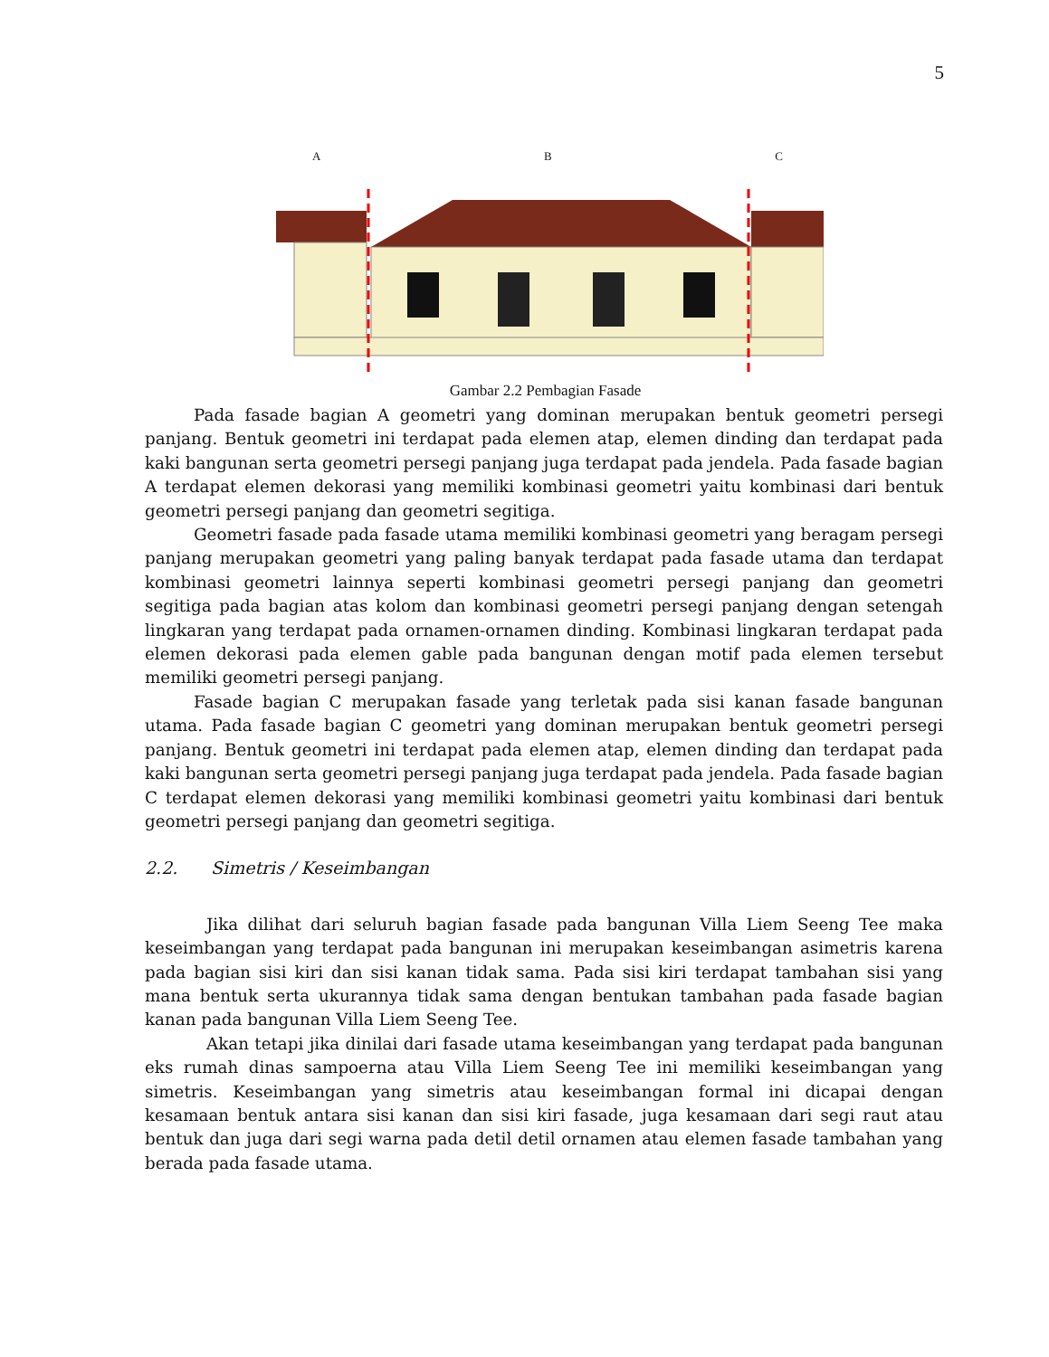5
A B C
Gambar 2.2 Pembagian Fasade
Pada fasade bagian A geometri yang dominan merupakan bentuk geometri persegi panjang. Bentuk geometri ini terdapat pada elemen atap, elemen dinding dan terdapat pada kaki bangunan serta geometri persegi panjang juga terdapat pada jendela. Pada fasade bagian A terdapat elemen dekorasi yang memiliki kombinasi geometri yaitu kombinasi dari bentuk geometri persegi panjang dan geometri segitiga.
Geometri fasade pada fasade utama memiliki kombinasi geometri yang beragam persegi panjang merupakan geometri yang paling banyak terdapat pada fasade utama dan terdapat kombinasi geometri lainnya seperti kombinasi geometri persegi panjang dan geometri segitiga pada bagian atas kolom dan kombinasi geometri persegi panjang dengan setengah lingkaran yang terdapat pada ornamen-ornamen dinding. Kombinasi lingkaran terdapat pada elemen dekorasi pada elemen gable pada bangunan dengan motif pada elemen tersebut memiliki geometri persegi panjang.
Fasade bagian C merupakan fasade yang terletak pada sisi kanan fasade bangunan utama. Pada fasade bagian C geometri yang dominan merupakan bentuk geometri persegi panjang. Bentuk geometri ini terdapat pada elemen atap, elemen dinding dan terdapat pada kaki bangunan serta geometri persegi panjang juga terdapat pada jendela. Pada fasade bagian C terdapat elemen dekorasi yang memiliki kombinasi geometri yaitu kombinasi dari bentuk geometri persegi panjang dan geometri segitiga.
2.2. Simetris / Keseimbangan
Jika dilihat dari seluruh bagian fasade pada bangunan Villa Liem Seeng Tee maka keseimbangan yang terdapat pada bangunan ini merupakan keseimbangan asimetris karena pada bagian sisi kiri dan sisi kanan tidak sama. Pada sisi kiri terdapat tambahan sisi yang mana bentuk serta ukurannya tidak sama dengan bentukan tambahan pada fasade bagian kanan pada bangunan Villa Liem Seeng Tee.
Akan tetapi jika dinilai dari fasade utama keseimbangan yang terdapat pada bangunan eks rumah dinas sampoerna atau Villa Liem Seeng Tee ini memiliki keseimbangan yang simetris. Keseimbangan yang simetris atau keseimbangan formal ini dicapai dengan kesamaan bentuk antara sisi kanan dan sisi kiri fasade, juga kesamaan dari segi raut atau bentuk dan juga dari segi warna pada detil detil ornamen atau elemen fasade tambahan yang berada pada fasade utama.